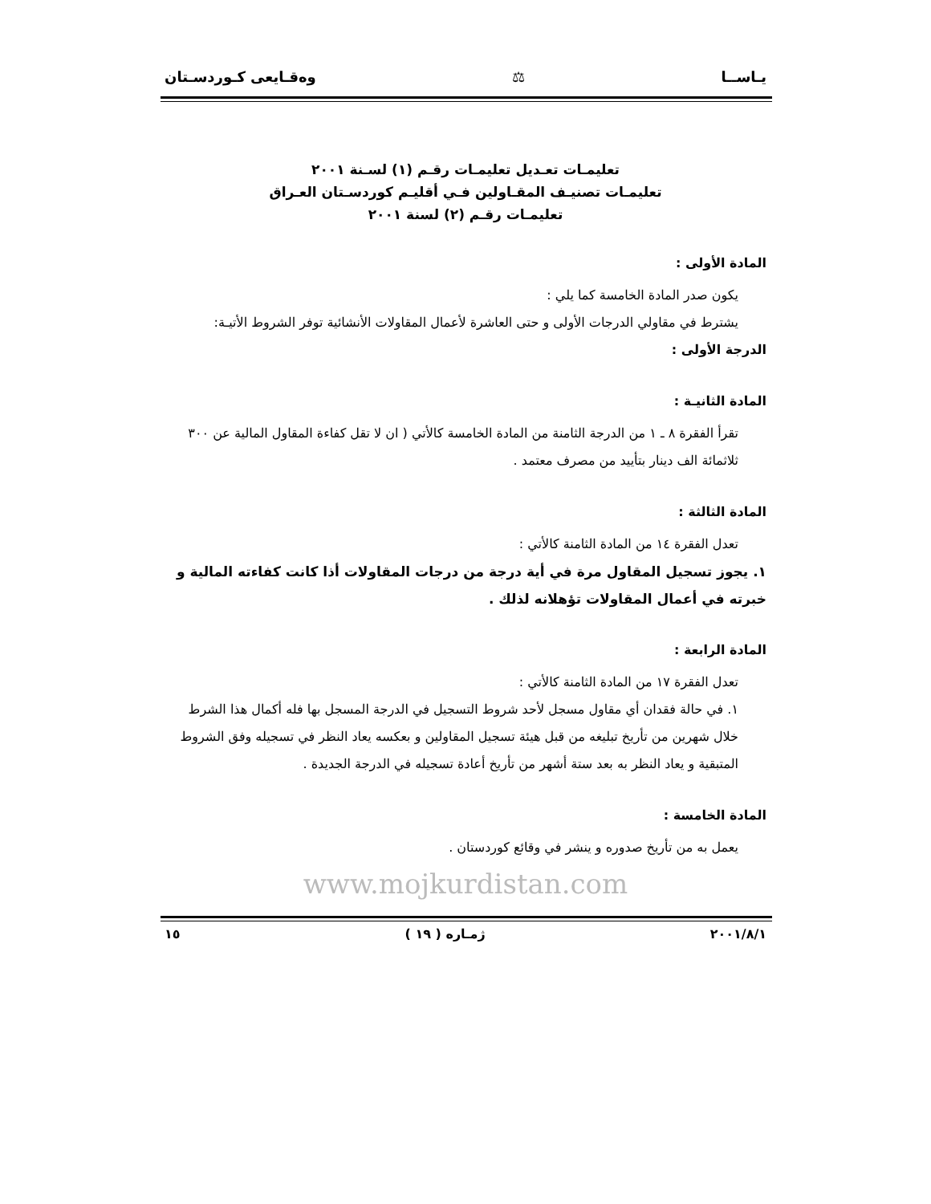يـاســا ⚖ وەقـايعى كـوردسـتان
تعليمـات تعـديل تعليمـات رقـم (١) لسـنة ٢٠٠١
تعليمـات تصنيـف المقـاولين فـي أقليـم كوردسـتان العـراق
تعليمـات رقـم (٢) لسنة ٢٠٠١
المادة الأولى :
يكون صدر المادة الخامسة كما يلي :
يشترط في مقاولي الدرجات الأولى و حتى العاشرة لأعمال المقاولات الأنشائية توفر الشروط الأتيـة:
الدرجة الأولى :
المادة الثانيـة :
تقرأ الفقرة ٨ ـ ١ من الدرجة الثامنة من المادة الخامسة كالأتي ( ان لا تقل كفاءة المقاول المالية عن ٣٠٠ ثلاثمائة الف دينار بتأييد من مصرف معتمد .
المادة الثالثة :
تعدل الفقرة ١٤ من المادة الثامنة كالأتي :
١. يجوز تسجيل المقاول مرة في أية درجة من درجات المقاولات أذا كانت كفاءته المالية و خبرته في أعمال المقاولات تؤهلانه لذلك .
المادة الرابعة :
تعدل الفقرة ١٧ من المادة الثامنة كالأتي :
١. في حالة فقدان أي مقاول مسجل لأحد شروط التسجيل في الدرجة المسجل بها فله أكمال هذا الشرط خلال شهرين من تأريخ تبليغه من قبل هيئة تسجيل المقاولين و بعكسه يعاد النظر في تسجيله وفق الشروط المتبقية و يعاد النظر به بعد ستة أشهر من تأريخ أعادة تسجيله في الدرجة الجديدة .
المادة الخامسة :
يعمل به من تأريخ صدوره و ينشر في وقائع كوردستان .
www.mojkurdistan.com
٢٠٠١/٨/١ ژمـاره ( ١٩ ) ١٥